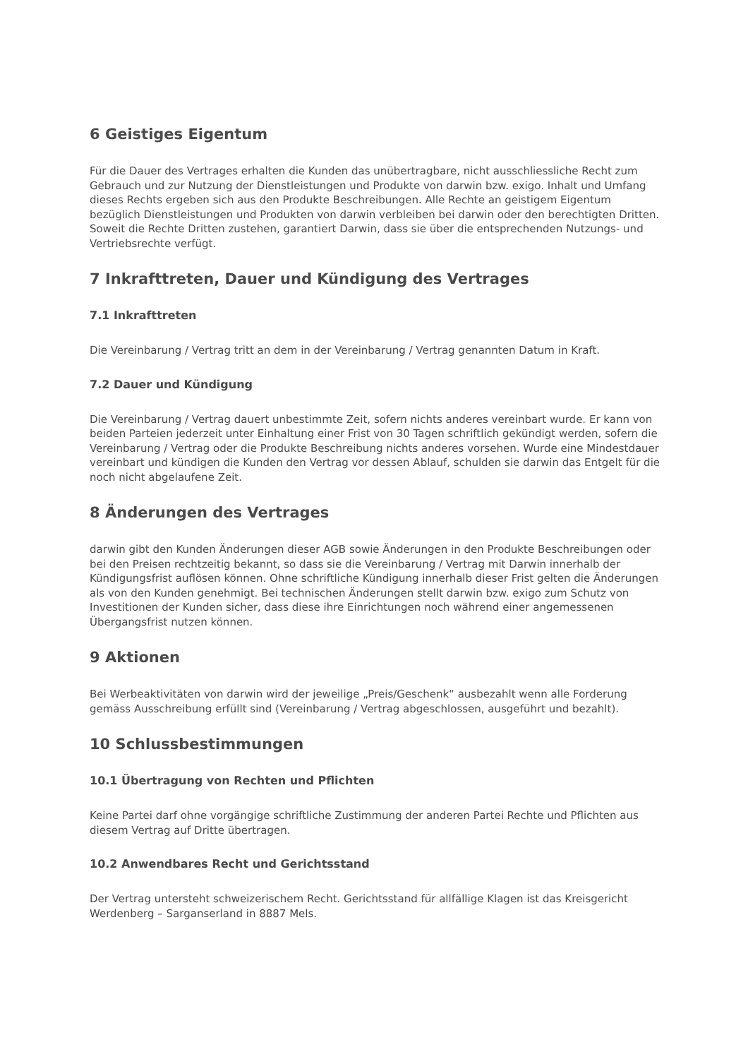6 Geistiges Eigentum
Für die Dauer des Vertrages erhalten die Kunden das unübertragbare, nicht ausschliessliche Recht zum Gebrauch und zur Nutzung der Dienstleistungen und Produkte von darwin bzw. exigo. Inhalt und Umfang dieses Rechts ergeben sich aus den Produkte Beschreibungen. Alle Rechte an geistigem Eigentum bezüglich Dienstleistungen und Produkten von darwin verbleiben bei darwin oder den berechtigten Dritten. Soweit die Rechte Dritten zustehen, garantiert Darwin, dass sie über die entsprechenden Nutzungs- und Vertriebsrechte verfügt.
7 Inkrafttreten, Dauer und Kündigung des Vertrages
7.1 Inkrafttreten
Die Vereinbarung / Vertrag tritt an dem in der Vereinbarung / Vertrag genannten Datum in Kraft.
7.2 Dauer und Kündigung
Die Vereinbarung / Vertrag dauert unbestimmte Zeit, sofern nichts anderes vereinbart wurde. Er kann von beiden Parteien jederzeit unter Einhaltung einer Frist von 30 Tagen schriftlich gekündigt werden, sofern die Vereinbarung / Vertrag oder die Produkte Beschreibung nichts anderes vorsehen. Wurde eine Mindestdauer vereinbart und kündigen die Kunden den Vertrag vor dessen Ablauf, schulden sie darwin das Entgelt für die noch nicht abgelaufene Zeit.
8 Änderungen des Vertrages
darwin gibt den Kunden Änderungen dieser AGB sowie Änderungen in den Produkte Beschreibungen oder bei den Preisen rechtzeitig bekannt, so dass sie die Vereinbarung / Vertrag mit Darwin innerhalb der Kündigungsfrist auflösen können. Ohne schriftliche Kündigung innerhalb dieser Frist gelten die Änderungen als von den Kunden genehmigt. Bei technischen Änderungen stellt darwin bzw. exigo zum Schutz von Investitionen der Kunden sicher, dass diese ihre Einrichtungen noch während einer angemessenen Übergangsfrist nutzen können.
9 Aktionen
Bei Werbeaktivitäten von darwin wird der jeweilige „Preis/Geschenk“ ausbezahlt wenn alle Forderung gemäss Ausschreibung erfüllt sind (Vereinbarung / Vertrag abgeschlossen, ausgeführt und bezahlt).
10 Schlussbestimmungen
10.1 Übertragung von Rechten und Pflichten
Keine Partei darf ohne vorgängige schriftliche Zustimmung der anderen Partei Rechte und Pflichten aus diesem Vertrag auf Dritte übertragen.
10.2 Anwendbares Recht und Gerichtsstand
Der Vertrag untersteht schweizerischem Recht. Gerichtsstand für allfällige Klagen ist das Kreisgericht Werdenberg – Sarganserland in 8887 Mels.